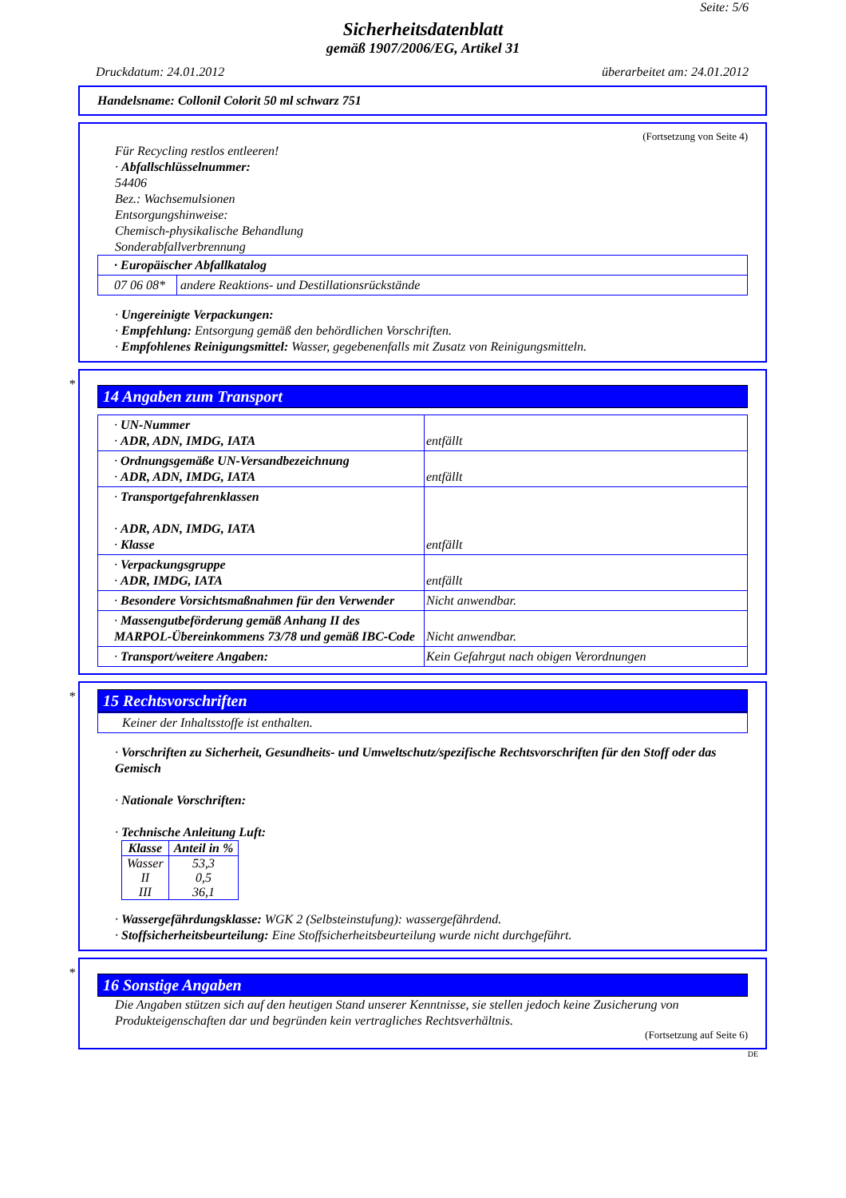Seite: 5/6
Sicherheitsdatenblatt
gemäß 1907/2006/EG, Artikel 31
Druckdatum: 24.01.2012 überarbeitet am: 24.01.2012
Handelsname: Collonil Colorit 50 ml schwarz 751
(Fortsetzung von Seite 4)
Für Recycling restlos entleeren!
· Abfallschlüsselnummer:
54406
Bez.: Wachsemulsionen
Entsorgungshinweise:
Chemisch-physikalische Behandlung
Sonderabfallverbrennung
| · Europäischer Abfallkatalog | |
| 07 06 08* | andere Reaktions- und Destillationsrückstände |
· Ungereinigte Verpackungen:
· Empfehlung: Entsorgung gemäß den behördlichen Vorschriften.
· Empfohlenes Reinigungsmittel: Wasser, gegebenenfalls mit Zusatz von Reinigungsmitteln.
*
14 Angaben zum Transport
| · UN-Nummer · ADR, ADN, IMDG, IATA | entfällt |
| · Ordnungsgemäße UN-Versandbezeichnung · ADR, ADN, IMDG, IATA | entfällt |
| · Transportgefahrenklassen · ADR, ADN, IMDG, IATA · Klasse | entfällt |
| · Verpackungsgruppe · ADR, IMDG, IATA | entfällt |
| · Besondere Vorsichtsmaßnahmen für den Verwender | Nicht anwendbar. |
| · Massengutbeförderung gemäß Anhang II des MARPOL-Übereinkommens 73/78 und gemäß IBC-Code | Nicht anwendbar. |
| · Transport/weitere Angaben: | Kein Gefahrgut nach obigen Verordnungen |
*
15 Rechtsvorschriften
| Keiner der Inhaltsstoffe ist enthalten. |
· Vorschriften zu Sicherheit, Gesundheits- und Umweltschutz/spezifische Rechtsvorschriften für den Stoff oder das Gemisch
· Nationale Vorschriften:
· Technische Anleitung Luft:
| Klasse | Anteil in % |
| --- | --- |
| Wasser II III | 53,3 0,5 36,1 |
· Wassergefährdungsklasse: WGK 2 (Selbsteinstufung): wassergefährdend.
· Stoffsicherheitsbeurteilung: Eine Stoffsicherheitsbeurteilung wurde nicht durchgeführt.
*
16 Sonstige Angaben
Die Angaben stützen sich auf den heutigen Stand unserer Kenntnisse, sie stellen jedoch keine Zusicherung von Produkteigenschaften dar und begründen kein vertragliches Rechtsverhältnis.
(Fortsetzung auf Seite 6)
DE